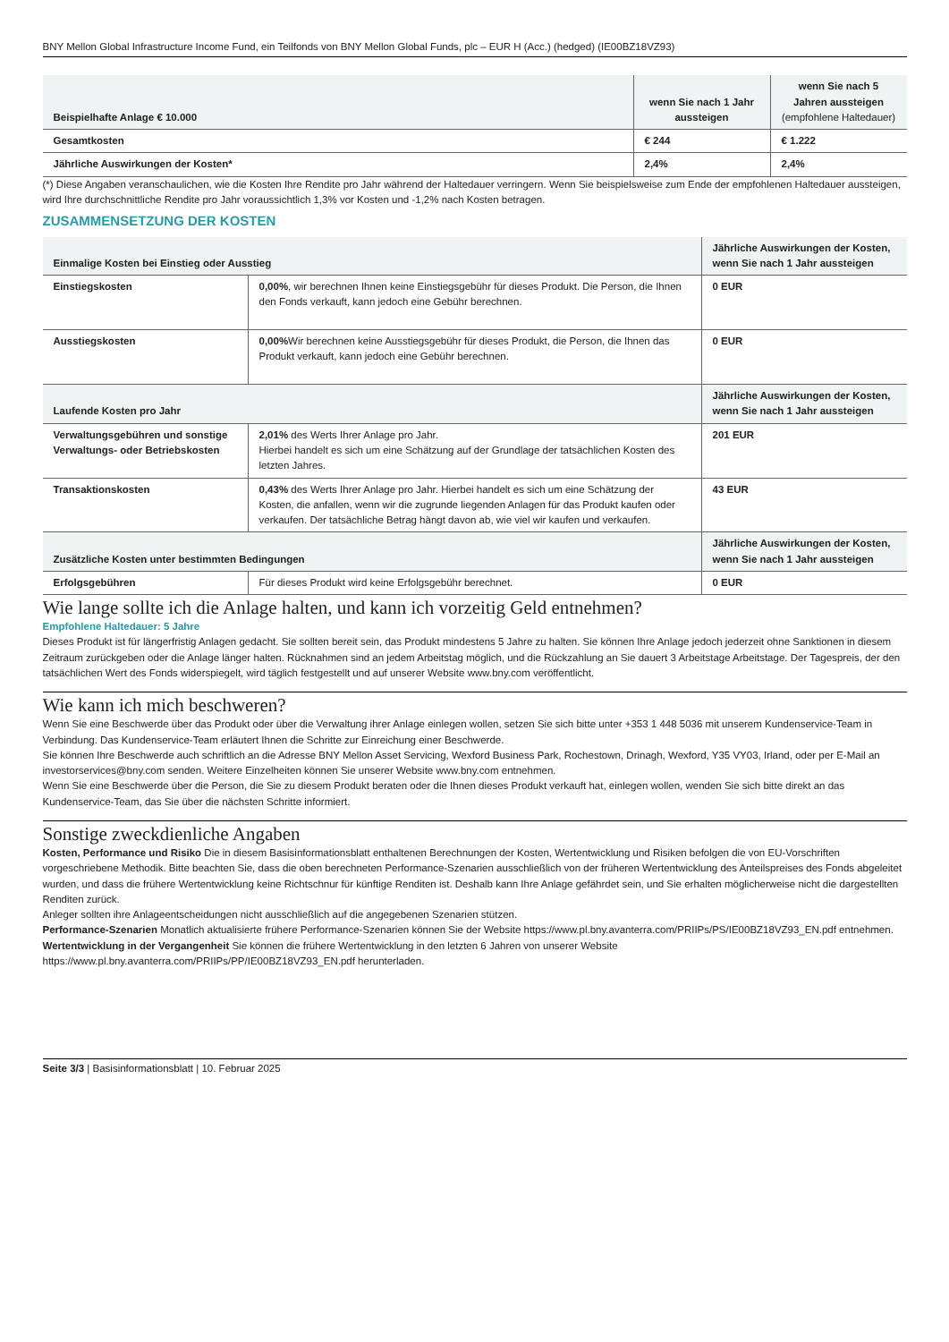BNY Mellon Global Infrastructure Income Fund, ein Teilfonds von BNY Mellon Global Funds, plc – EUR H (Acc.) (hedged) (IE00BZ18VZ93)
| Beispielhafte Anlage € 10.000 | wenn Sie nach 1 Jahr aussteigen | wenn Sie nach 5 Jahren aussteigen (empfohlene Haltedauer) |
| --- | --- | --- |
| Gesamtkosten | € 244 | € 1.222 |
| Jährliche Auswirkungen der Kosten* | 2,4% | 2,4% |
(*) Diese Angaben veranschaulichen, wie die Kosten Ihre Rendite pro Jahr während der Haltedauer verringern. Wenn Sie beispielsweise zum Ende der empfohlenen Haltedauer aussteigen, wird Ihre durchschnittliche Rendite pro Jahr voraussichtlich 1,3% vor Kosten und -1,2% nach Kosten betragen.
ZUSAMMENSETZUNG DER KOSTEN
| Einmalige Kosten bei Einstieg oder Ausstieg | | Jährliche Auswirkungen der Kosten, wenn Sie nach 1 Jahr aussteigen |
| --- | --- | --- |
| Einstiegskosten | 0,00% , wir berechnen Ihnen keine Einstiegsgebühr für dieses Produkt. Die Person, die Ihnen den Fonds verkauft, kann jedoch eine Gebühr berechnen. | 0 EUR |
| Ausstiegskosten | 0,00% Wir berechnen keine Ausstiegsgebühr für dieses Produkt, die Person, die Ihnen das Produkt verkauft, kann jedoch eine Gebühr berechnen. | 0 EUR |
| Laufende Kosten pro Jahr | | Jährliche Auswirkungen der Kosten, wenn Sie nach 1 Jahr aussteigen |
| Verwaltungsgebühren und sonstige Verwaltungs- oder Betriebskosten | 2,01% des Werts Ihrer Anlage pro Jahr. Hierbei handelt es sich um eine Schätzung auf der Grundlage der tatsächlichen Kosten des letzten Jahres. | 201 EUR |
| Transaktionskosten | 0,43% des Werts Ihrer Anlage pro Jahr. Hierbei handelt es sich um eine Schätzung der Kosten, die anfallen, wenn wir die zugrunde liegenden Anlagen für das Produkt kaufen oder verkaufen. Der tatsächliche Betrag hängt davon ab, wie viel wir kaufen und verkaufen. | 43 EUR |
| Zusätzliche Kosten unter bestimmten Bedingungen | | Jährliche Auswirkungen der Kosten, wenn Sie nach 1 Jahr aussteigen |
| Erfolgsgebühren | Für dieses Produkt wird keine Erfolgsgebühr berechnet. | 0 EUR |
Wie lange sollte ich die Anlage halten, und kann ich vorzeitig Geld entnehmen?
Empfohlene Haltedauer: 5 Jahre
Dieses Produkt ist für längerfristig Anlagen gedacht. Sie sollten bereit sein, das Produkt mindestens 5 Jahre zu halten. Sie können Ihre Anlage jedoch jederzeit ohne Sanktionen in diesem Zeitraum zurückgeben oder die Anlage länger halten. Rücknahmen sind an jedem Arbeitstag möglich, und die Rückzahlung an Sie dauert 3 Arbeitstage Arbeitstage. Der Tagespreis, der den tatsächlichen Wert des Fonds widerspiegelt, wird täglich festgestellt und auf unserer Website www.bny.com veröffentlicht.
Wie kann ich mich beschweren?
Wenn Sie eine Beschwerde über das Produkt oder über die Verwaltung ihrer Anlage einlegen wollen, setzen Sie sich bitte unter +353 1 448 5036 mit unserem Kundenservice-Team in Verbindung. Das Kundenservice-Team erläutert Ihnen die Schritte zur Einreichung einer Beschwerde.
Sie können Ihre Beschwerde auch schriftlich an die Adresse BNY Mellon Asset Servicing, Wexford Business Park, Rochestown, Drinagh, Wexford, Y35 VY03, Irland, oder per E-Mail an investorservices@bny.com senden. Weitere Einzelheiten können Sie unserer Website www.bny.com entnehmen.
Wenn Sie eine Beschwerde über die Person, die Sie zu diesem Produkt beraten oder die Ihnen dieses Produkt verkauft hat, einlegen wollen, wenden Sie sich bitte direkt an das Kundenservice-Team, das Sie über die nächsten Schritte informiert.
Sonstige zweckdienliche Angaben
Kosten, Performance und Risiko Die in diesem Basisinformationsblatt enthaltenen Berechnungen der Kosten, Wertentwicklung und Risiken befolgen die von EU-Vorschriften vorgeschriebene Methodik. Bitte beachten Sie, dass die oben berechneten Performance-Szenarien ausschließlich von der früheren Wertentwicklung des Anteilspreises des Fonds abgeleitet wurden, und dass die frühere Wertentwicklung keine Richtschnur für künftige Renditen ist. Deshalb kann Ihre Anlage gefährdet sein, und Sie erhalten möglicherweise nicht die dargestellten Renditen zurück.
Anleger sollten ihre Anlageentscheidungen nicht ausschließlich auf die angegebenen Szenarien stützen.
Performance-Szenarien Monatlich aktualisierte frühere Performance-Szenarien können Sie der Website https://www.pl.bny.avanterra.com/PRIIPs/PS/IE00BZ18VZ93_EN.pdf entnehmen.
Wertentwicklung in der Vergangenheit Sie können die frühere Wertentwicklung in den letzten 6 Jahren von unserer Website https://www.pl.bny.avanterra.com/PRIIPs/PP/IE00BZ18VZ93_EN.pdf herunterladen.
Seite 3/3 | Basisinformationsblatt | 10. Februar 2025